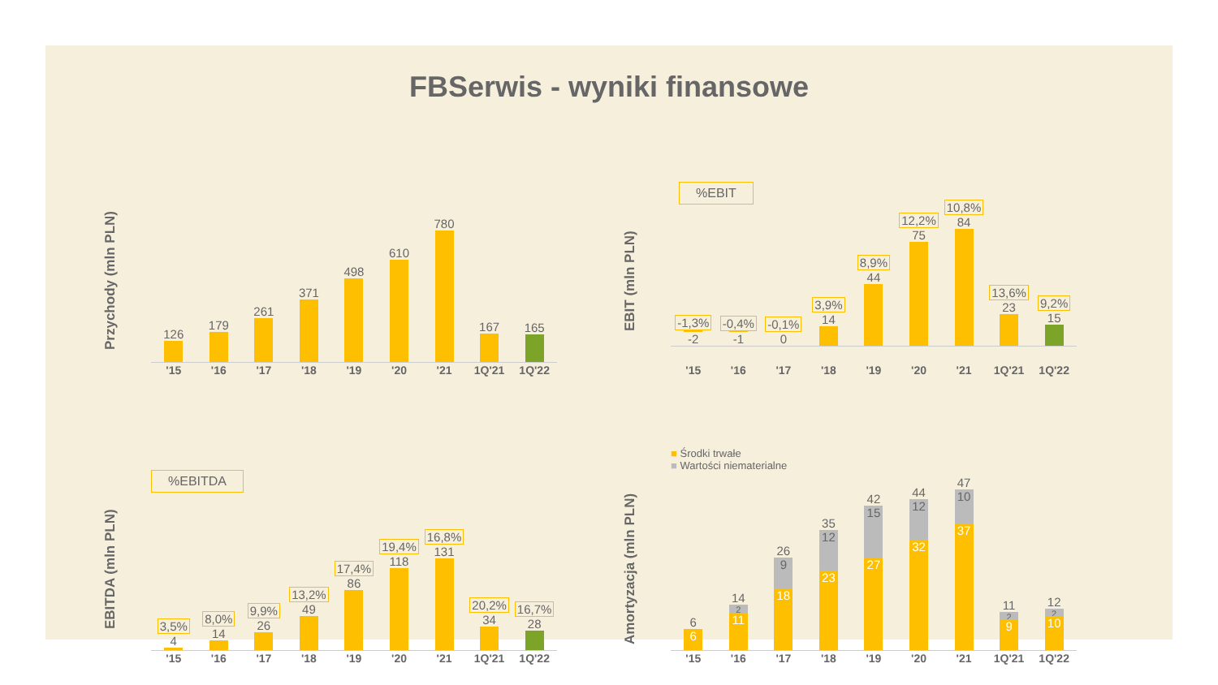FBSerwis - wyniki finansowe
Przychody (mln PLN)
126
179
261
371
498
610
780
167
165
'15 '16 '17 '18 '19 '20 '21 1Q'21 1Q'22
EBIT (mln PLN)
%EBIT
-1,3%
-2
-0,4%
-1
-0,1%
0
3,9%
14
8,9%
44
12,2%
75
10,8%
84
13,6%
23
9,2%
15
'15 '16 '17 '18 '19 '20 '21 1Q'21 1Q'22
EBITDA (mln PLN)
%EBITDA
3,5%
4
8,0%
14
9,9%
26
13,2%
49
17,4%
86
19,4%
118
16,8%
131
20,2%
34
16,7%
28
'15 '16 '17 '18 '19 '20 '21 1Q'21 1Q'22
Amortyzacja (mln PLN)
■ Środki trwałe
■ Wartości niematerialne
6
6
14
2
11
26
9
18
35
12
23
42
15
27
44
12
32
47
10
37
11
2
9
12
2
10
'15 '16 '17 '18 '19 '20 '21 1Q'21 1Q'22